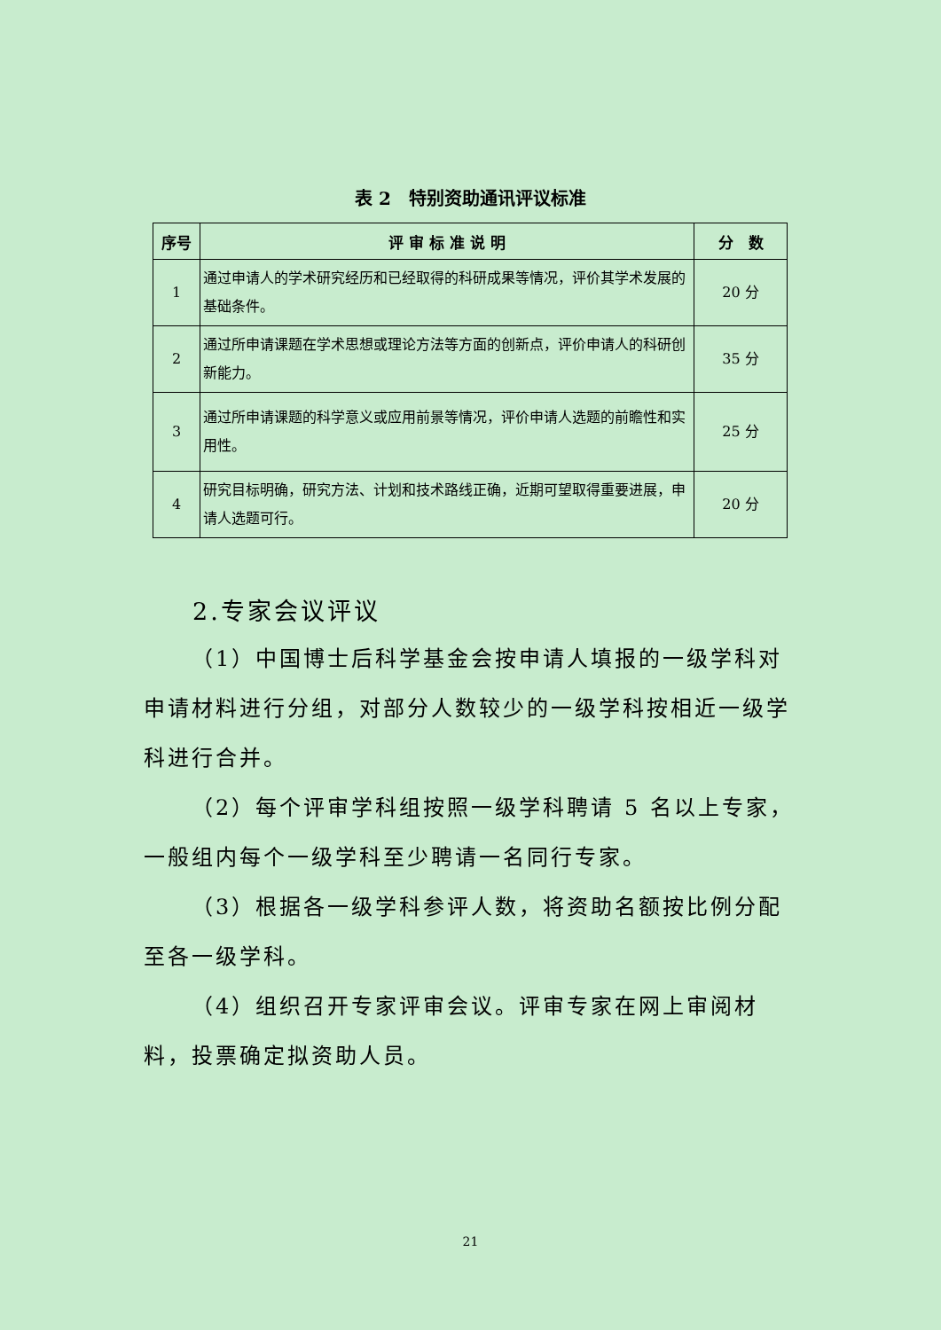表 2　特别资助通讯评议标准
| 序号 | 评 审 标 准 说 明 | 分 数 |
| --- | --- | --- |
| 1 | 通过申请人的学术研究经历和已经取得的科研成果等情况，评价其学术发展的基础条件。 | 20 分 |
| 2 | 通过所申请课题在学术思想或理论方法等方面的创新点，评价申请人的科研创新能力。 | 35 分 |
| 3 | 通过所申请课题的科学意义或应用前景等情况，评价申请人选题的前瞻性和实用性。 | 25 分 |
| 4 | 研究目标明确，研究方法、计划和技术路线正确，近期可望取得重要进展，申请人选题可行。 | 20 分 |
2.专家会议评议
（1）中国博士后科学基金会按申请人填报的一级学科对申请材料进行分组，对部分人数较少的一级学科按相近一级学科进行合并。
（2）每个评审学科组按照一级学科聘请 5 名以上专家，一般组内每个一级学科至少聘请一名同行专家。
（3）根据各一级学科参评人数，将资助名额按比例分配至各一级学科。
（4）组织召开专家评审会议。评审专家在网上审阅材料，投票确定拟资助人员。
21